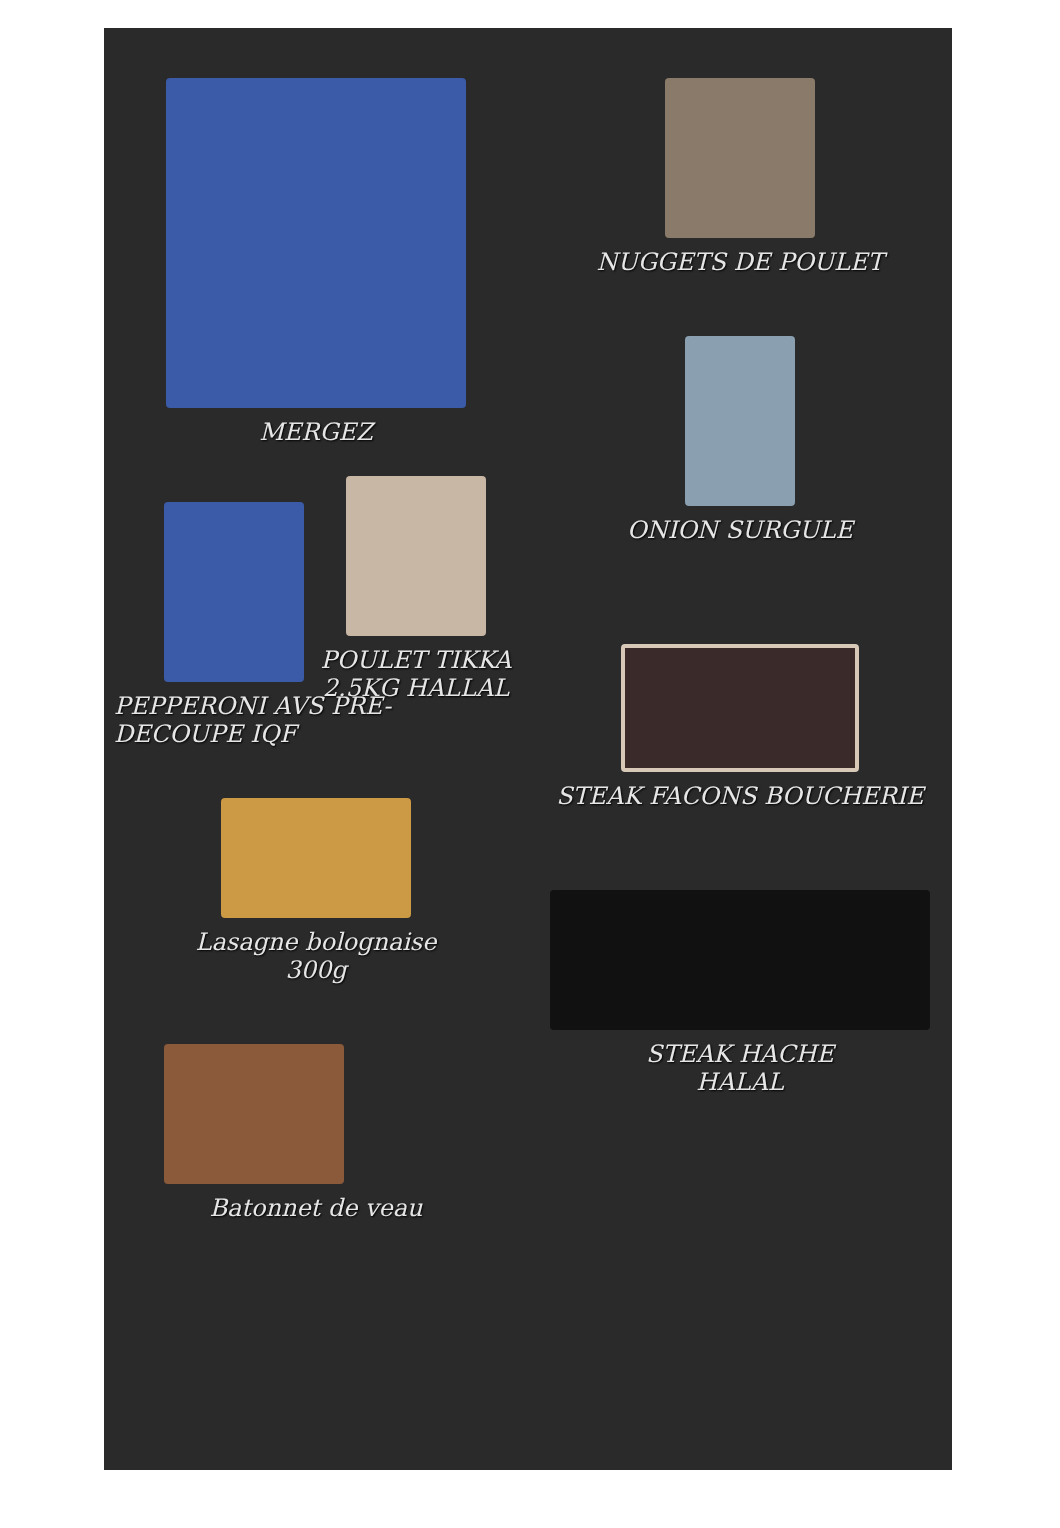MERGEZ
POULET TIKKA
2.5KG HALLAL
PEPPERONI AVS PRE-
DECOUPE IQF
Lasagne bolognaise
300g
Batonnet de veau
NUGGETS DE POULET
ONION SURGULE
STEAK FACONS BOUCHERIE
STEAK HACHE
HALAL